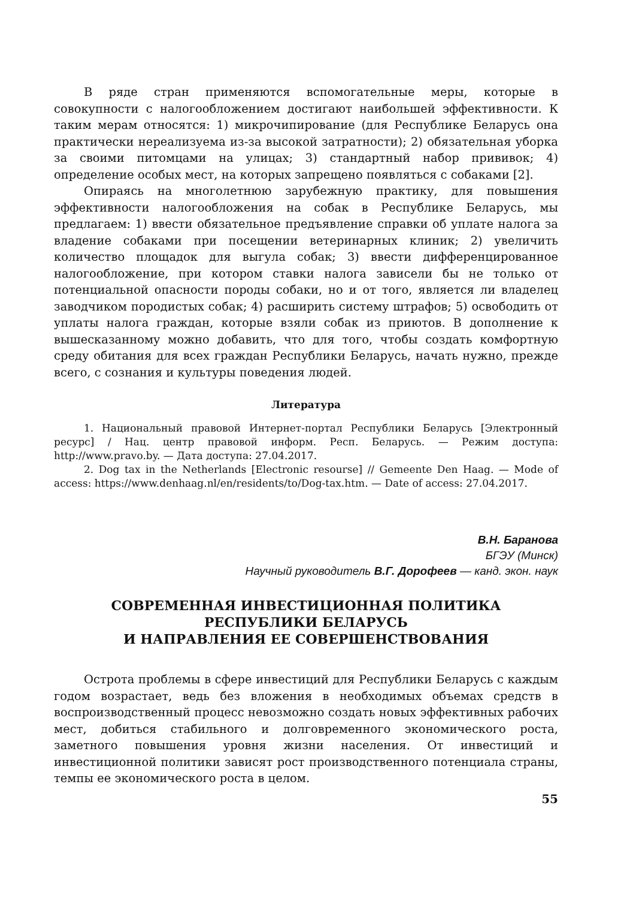В ряде стран применяются вспомогательные меры, которые в совокупности с налогообложением достигают наибольшей эффективности. К таким мерам относятся: 1) микрочипирование (для Республике Беларусь она практически нереализуема из-за высокой затратности); 2) обязательная уборка за своими питомцами на улицах; 3) стандартный набор прививок; 4) определение особых мест, на которых запрещено появляться с собаками [2].
Опираясь на многолетнюю зарубежную практику, для повышения эффективности налогообложения на собак в Республике Беларусь, мы предлагаем: 1) ввести обязательное предъявление справки об уплате налога за владение собаками при посещении ветеринарных клиник; 2) увеличить количество площадок для выгула собак; 3) ввести дифференцированное налогообложение, при котором ставки налога зависели бы не только от потенциальной опасности породы собаки, но и от того, является ли владелец заводчиком породистых собак; 4) расширить систему штрафов; 5) освободить от уплаты налога граждан, которые взяли собак из приютов. В дополнение к вышесказанному можно добавить, что для того, чтобы создать комфортную среду обитания для всех граждан Республики Беларусь, начать нужно, прежде всего, с сознания и культуры поведения людей.
Литература
1. Национальный правовой Интернет-портал Республики Беларусь [Электронный ресурс] / Нац. центр правовой информ. Респ. Беларусь. — Режим доступа: http://www.pravo.by. — Дата доступа: 27.04.2017.
2. Dog tax in the Netherlands [Electronic resourse] // Gemeente Den Haag. — Mode of access: https://www.denhaag.nl/en/residents/to/Dog-tax.htm. — Date of access: 27.04.2017.
В.Н. Баранова
БГЭУ (Минск)
Научный руководитель В.Г. Дорофеев — канд. экон. наук
СОВРЕМЕННАЯ ИНВЕСТИЦИОННАЯ ПОЛИТИКА
РЕСПУБЛИКИ БЕЛАРУСЬ
И НАПРАВЛЕНИЯ ЕЕ СОВЕРШЕНСТВОВАНИЯ
Острота проблемы в сфере инвестиций для Республики Беларусь с каждым годом возрастает, ведь без вложения в необходимых объемах средств в воспроизводственный процесс невозможно создать новых эффективных рабочих мест, добиться стабильного и долговременного экономического роста, заметного повышения уровня жизни населения. От инвестиций и инвестиционной политики зависят рост производственного потенциала страны, темпы ее экономического роста в целом.
55